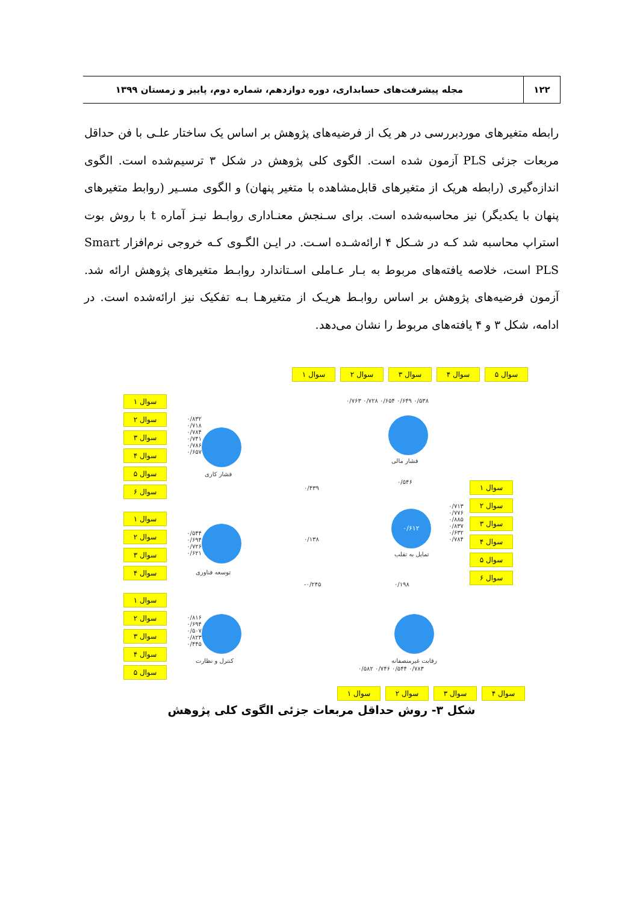۱۲۲
مجله پیشرفت‌های حسابداری، دوره دوازدهم، شماره دوم، پاییز و زمستان ۱۳۹۹
رابطه متغیرهای موردبررسی در هر یک از فرضیه‌های پژوهش بر اساس یک ساختار علـی با فن حداقل مربعات جزئی PLS آزمون شده است. الگوی کلی پژوهش در شکل ۳ ترسیم‌شده است. الگوی اندازه‌گیری (رابطه هریک از متغیرهای قابل‌مشاهده با متغیر پنهان) و الگوی مسـیر (روابط متغیرهای پنهان با یکدیگر) نیز محاسبه‌شده است. برای سـنجش معنـاداری روابـط نیـز آماره t با روش بوت استراپ محاسبه شد کـه در شـکل ۴ ارائه‌شـده اسـت. در ایـن الگـوی کـه خروجی نرم‌افزار Smart PLS است، خلاصه یافته‌های مربوط به بـار عـاملی اسـتاندارد روابـط متغیرهای پژوهش ارائه شد. آزمون فرضیه‌های پژوهش بر اساس روابـط هریـک از متغیرهـا بـه تفکیک نیز ارائه‌شده است. در ادامه، شکل ۳ و ۴ یافته‌های مربوط را نشان می‌دهد.
سوال ۱ سوال ۲ سوال ۳ سوال ۴ سوال ۵
۰/۵۳۸ ۰/۶۴۹ ۰/۶۵۴ ۰/۷۲۸ ۰/۷۶۳
فشار مالی
سوال ۱
سوال ۲
سوال ۳
سوال ۴
سوال ۵
سوال ۶
۰/۸۳۲ ۰/۷۱۸ ۰/۷۸۴ ۰/۷۴۱ ۰/۷۸۶ ۰/۶۵۷
فشار کاری
۰/۴۳۹
۰/۵۴۶
۰/۶۱۲
تمایل به تقلب
سوال ۱
سوال ۲
سوال ۳
سوال ۴
سوال ۵
سوال ۶
۰/۷۱۳ ۰/۷۷۶ ۰/۸۸۵ ۰/۸۳۷ ۰/۶۳۲ ۰/۷۸۴
سوال ۱
سوال ۲
سوال ۳
سوال ۴
۰/۵۴۴ ۰/۶۹۴ ۰/۷۲۶ ۰/۶۲۱
توسعه فناوری
۰/۱۳۸
۰/۲۴۵- ۰/۱۹۸
سوال ۱
سوال ۲
سوال ۳
سوال ۴
سوال ۵
۰/۸۱۶ ۰/۶۹۴ ۰/۵۰۷ ۰/۸۲۳ ۰/۴۴۵
کنترل و نظارت رقابت غیرمنصفانه
۰/۷۸۳ ۰/۵۴۴ ۰/۷۴۶ ۰/۵۸۲
سوال ۱ سوال ۲ سوال ۳ سوال ۴
شکل ۳- روش حداقل مربعات جزئی الگوی کلی پژوهش